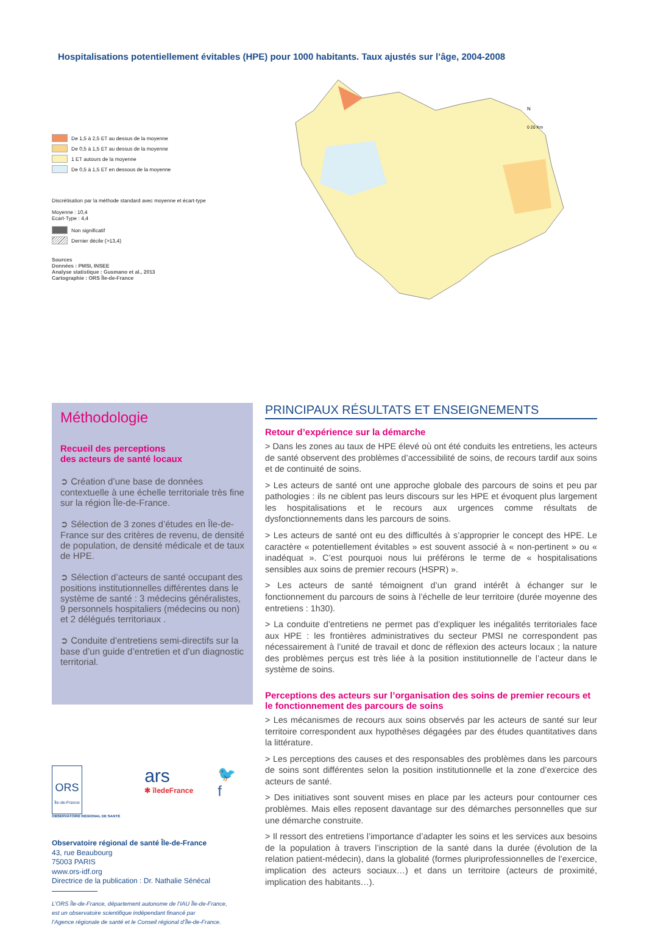Hospitalisations potentiellement évitables (HPE) pour 1000 habitants. Taux ajustés sur l’âge, 2004-2008
De 1,5 à 2,5 ET au dessus de la moyenne
De 0,5 à 1,5 ET au dessus de la moyenne
1 ET autours de la moyenne
De 0,5 à 1,5 ET en dessous de la moyenne
Discrétisation par la méthode standard avec moyenne et écart-type
Moyenne : 10,4
Ecart-Type : 4,4
Non significatif
Dernier décile (>13,4)
Sources
Données : PMSI, INSEE
Analyse statistique : Gusmano et al., 2013
Cartographie : ORS Île-de-France
0 20 Km
N
Méthodologie
Recueil des perceptions
des acteurs de santé locaux
➲ Création d’une base de données contextuelle à une échelle territoriale très fine sur la région Île-de-France.
➲ Sélection de 3 zones d’études en Île-de-France sur des critères de revenu, de densité de population, de densité médicale et de taux de HPE.
➲ Sélection d’acteurs de santé occupant des positions institutionnelles différentes dans le système de santé : 3 médecins généralistes, 9 personnels hospitaliers (médecins ou non) et 2 délégués territoriaux .
➲ Conduite d’entretiens semi-directifs sur la base d’un guide d’entretien et d’un diagnostic territorial.
ORS
Île-de-France
OBSERVATOIRE RÉGIONAL DE SANTÉ
ars
✱ îledeFrance
🐦
f
Observatoire régional de santé Île-de-France
43, rue Beaubourg
75003 PARIS
www.ors-idf.org
Directrice de la publication : Dr. Nathalie Sénécal
L’ORS Île-de-France, département autonome de l’IAU Île-de-France,
est un observatoire scientifique indépendant financé par
l’Agence régionale de santé et le Conseil régional d’Île-de-France.
PRINCIPAUX RÉSULTATS ET ENSEIGNEMENTS
Retour d’expérience sur la démarche
> Dans les zones au taux de HPE élevé où ont été conduits les entretiens, les acteurs de santé observent des problèmes d’accessibilité de soins, de recours tardif aux soins et de continuité de soins.
> Les acteurs de santé ont une approche globale des parcours de soins et peu par pathologies : ils ne ciblent pas leurs discours sur les HPE et évoquent plus largement les hospitalisations et le recours aux urgences comme résultats de dysfonctionnements dans les parcours de soins.
> Les acteurs de santé ont eu des difficultés à s’approprier le concept des HPE. Le caractère « potentiellement évitables » est souvent associé à « non-pertinent » ou « inadéquat ». C’est pourquoi nous lui préférons le terme de « hospitalisations sensibles aux soins de premier recours (HSPR) ».
> Les acteurs de santé témoignent d’un grand intérêt à échanger sur le fonctionnement du parcours de soins à l’échelle de leur territoire (durée moyenne des entretiens : 1h30).
> La conduite d’entretiens ne permet pas d’expliquer les inégalités territoriales face aux HPE : les frontières administratives du secteur PMSI ne correspondent pas nécessairement à l’unité de travail et donc de réflexion des acteurs locaux ; la nature des problèmes perçus est très liée à la position institutionnelle de l’acteur dans le système de soins.
Perceptions des acteurs sur l’organisation des soins de premier recours et le fonctionnement des parcours de soins
> Les mécanismes de recours aux soins observés par les acteurs de santé sur leur territoire correspondent aux hypothèses dégagées par des études quantitatives dans la littérature.
> Les perceptions des causes et des responsables des problèmes dans les parcours de soins sont différentes selon la position institutionnelle et la zone d’exercice des acteurs de santé.
> Des initiatives sont souvent mises en place par les acteurs pour contourner ces problèmes. Mais elles reposent davantage sur des démarches personnelles que sur une démarche construite.
> Il ressort des entretiens l’importance d’adapter les soins et les services aux besoins de la population à travers l’inscription de la santé dans la durée (évolution de la relation patient-médecin), dans la globalité (formes pluriprofessionnelles de l’exercice, implication des acteurs sociaux…) et dans un territoire (acteurs de proximité, implication des habitants…).